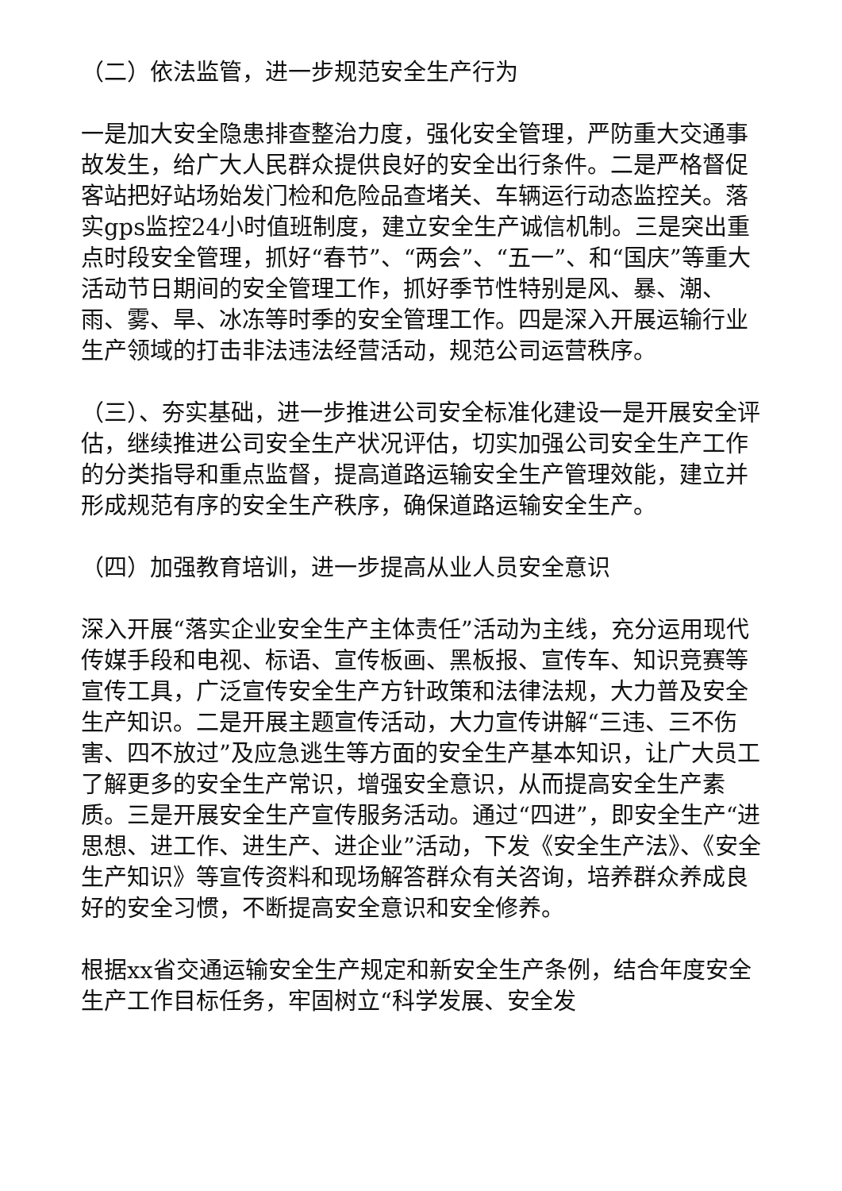（二）依法监管，进一步规范安全生产行为
一是加大安全隐患排查整治力度，强化安全管理，严防重大交通事故发生，给广大人民群众提供良好的安全出行条件。二是严格督促客站把好站场始发门检和危险品查堵关、车辆运行动态监控关。落实gps监控24小时值班制度，建立安全生产诚信机制。三是突出重点时段安全管理，抓好“春节”、“两会”、“五一”、和“国庆”等重大活动节日期间的安全管理工作，抓好季节性特别是风、暴、潮、雨、雾、旱、冰冻等时季的安全管理工作。四是深入开展运输行业生产领域的打击非法违法经营活动，规范公司运营秩序。
（三）、夯实基础，进一步推进公司安全标准化建设一是开展安全评估，继续推进公司安全生产状况评估，切实加强公司安全生产工作的分类指导和重点监督，提高道路运输安全生产管理效能，建立并形成规范有序的安全生产秩序，确保道路运输安全生产。
（四）加强教育培训，进一步提高从业人员安全意识
深入开展“落实企业安全生产主体责任”活动为主线，充分运用现代传媒手段和电视、标语、宣传板画、黑板报、宣传车、知识竞赛等宣传工具，广泛宣传安全生产方针政策和法律法规，大力普及安全生产知识。二是开展主题宣传活动，大力宣传讲解“三违、三不伤害、四不放过”及应急逃生等方面的安全生产基本知识，让广大员工了解更多的安全生产常识，增强安全意识，从而提高安全生产素质。三是开展安全生产宣传服务活动。通过“四进”，即安全生产“进思想、进工作、进生产、进企业”活动，下发《安全生产法》、《安全生产知识》等宣传资料和现场解答群众有关咨询，培养群众养成良好的安全习惯，不断提高安全意识和安全修养。
根据xx省交通运输安全生产规定和新安全生产条例，结合年度安全生产工作目标任务，牢固树立“科学发展、安全发